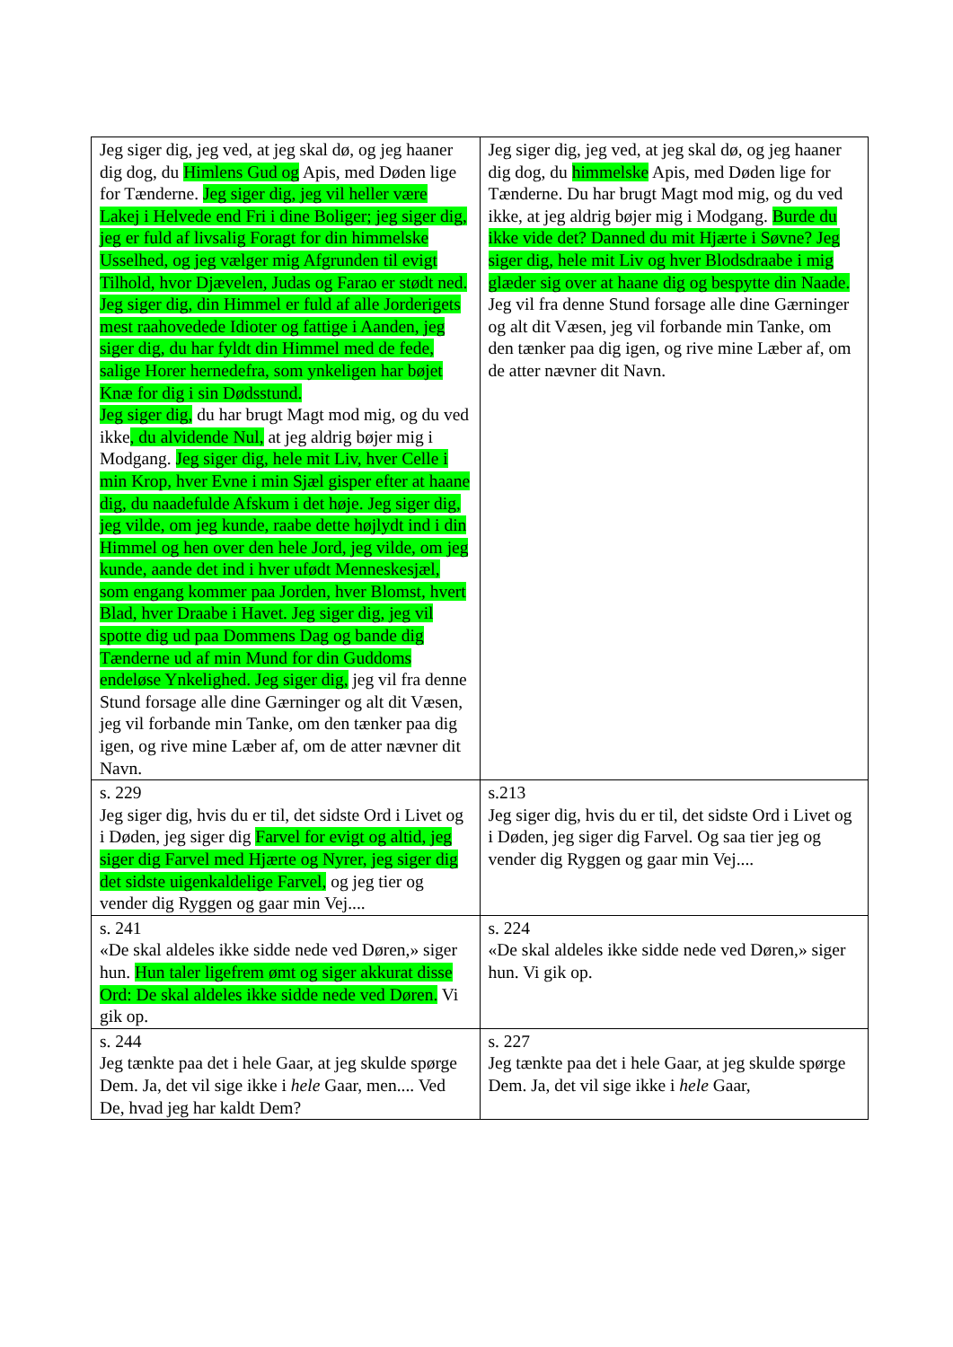| Jeg siger dig, jeg ved, at jeg skal dø, og jeg haaner dig dog, du Himlens Gud og Apis, med Døden lige for Tænderne. Jeg siger dig, jeg vil heller være Lakej i Helvede end Fri i dine Boliger; jeg siger dig, jeg er fuld af livsalig Foragt for din himmelske Usselhed, og jeg vælger mig Afgrunden til evigt Tilhold, hvor Djævelen, Judas og Farao er stødt ned. Jeg siger dig, din Himmel er fuld af alle Jorderigets mest raahovedede Idioter og fattige i Aanden, jeg siger dig, du har fyldt din Himmel med de fede, salige Horer hernedefra, som ynkeligen har bøjet Knæ for dig i sin Dødsstund. Jeg siger dig, du har brugt Magt mod mig, og du ved ikke , du alvidende Nul, at jeg aldrig bøjer mig i Modgang. Jeg siger dig, hele mit Liv, hver Celle i min Krop, hver Evne i min Sjæl gisper efter at haane dig, du naadefulde Afskum i det høje. Jeg siger dig, jeg vilde, om jeg kunde, raabe dette højlydt ind i din Himmel og hen over den hele Jord, jeg vilde, om jeg kunde, aande det ind i hver ufødt Menneskesjæl, som engang kommer paa Jorden, hver Blomst, hvert Blad, hver Draabe i Havet. Jeg siger dig, jeg vil spotte dig ud paa Dommens Dag og bande dig Tænderne ud af min Mund for din Guddoms endeløse Ynkelighed. Jeg siger dig, jeg vil fra denne Stund forsage alle dine Gærninger og alt dit Væsen, jeg vil forbande min Tanke, om den tænker paa dig igen, og rive mine Læber af, om de atter nævner dit Navn. | Jeg siger dig, jeg ved, at jeg skal dø, og jeg haaner dig dog, du himmelske Apis, med Døden lige for Tænderne. Du har brugt Magt mod mig, og du ved ikke, at jeg aldrig bøjer mig i Modgang. Burde du ikke vide det? Danned du mit Hjærte i Søvne? Jeg siger dig, hele mit Liv og hver Blodsdraabe i mig glæder sig over at haane dig og bespytte din Naade. Jeg vil fra denne Stund forsage alle dine Gærninger og alt dit Væsen, jeg vil forbande min Tanke, om den tænker paa dig igen, og rive mine Læber af, om de atter nævner dit Navn. |
| s. 229 Jeg siger dig, hvis du er til, det sidste Ord i Livet og i Døden, jeg siger dig Farvel for evigt og altid, jeg siger dig Farvel med Hjærte og Nyrer, jeg siger dig det sidste uigenkaldelige Farvel, og jeg tier og vender dig Ryggen og gaar min Vej.... | s.213 Jeg siger dig, hvis du er til, det sidste Ord i Livet og i Døden, jeg siger dig Farvel. Og saa tier jeg og vender dig Ryggen og gaar min Vej.... |
| s. 241 «De skal aldeles ikke sidde nede ved Døren,» siger hun. Hun taler ligefrem ømt og siger akkurat disse Ord: De skal aldeles ikke sidde nede ved Døren. Vi gik op. | s. 224 «De skal aldeles ikke sidde nede ved Døren,» siger hun. Vi gik op. |
| s. 244 Jeg tænkte paa det i hele Gaar, at jeg skulde spørge Dem. Ja, det vil sige ikke i hele Gaar, men.... Ved De, hvad jeg har kaldt Dem? | s. 227 Jeg tænkte paa det i hele Gaar, at jeg skulde spørge Dem. Ja, det vil sige ikke i hele Gaar, |